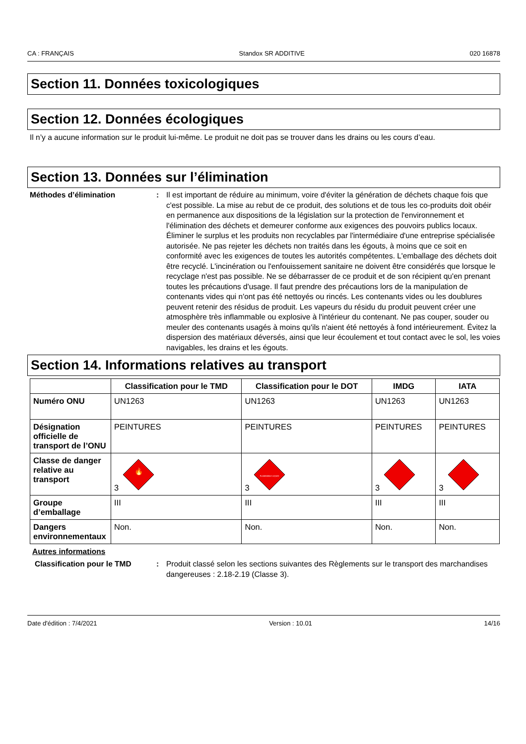CA : FRANÇAIS Standox SR ADDITIVE 020 16878
Section 11. Données toxicologiques
Section 12. Données écologiques
Il n’y a aucune information sur le produit lui-même. Le produit ne doit pas se trouver dans les drains ou les cours d’eau.
Section 13. Données sur l’élimination
Méthodes d’élimination : Il est important de réduire au minimum, voire d'éviter la génération de déchets chaque fois que c'est possible. La mise au rebut de ce produit, des solutions et de tous les co-produits doit obéir en permanence aux dispositions de la législation sur la protection de l'environnement et l'élimination des déchets et demeurer conforme aux exigences des pouvoirs publics locaux. Éliminer le surplus et les produits non recyclables par l'intermédiaire d'une entreprise spécialisée autorisée. Ne pas rejeter les déchets non traités dans les égouts, à moins que ce soit en conformité avec les exigences de toutes les autorités compétentes. L'emballage des déchets doit être recyclé. L'incinération ou l'enfouissement sanitaire ne doivent être considérés que lorsque le recyclage n'est pas possible. Ne se débarrasser de ce produit et de son récipient qu'en prenant toutes les précautions d'usage. Il faut prendre des précautions lors de la manipulation de contenants vides qui n'ont pas été nettoyés ou rincés. Les contenants vides ou les doublures peuvent retenir des résidus de produit. Les vapeurs du résidu du produit peuvent créer une atmosphère très inflammable ou explosive à l'intérieur du contenant. Ne pas couper, souder ou meuler des contenants usagés à moins qu'ils n'aient été nettoyés à fond intérieurement. Évitez la dispersion des matériaux déversés, ainsi que leur écoulement et tout contact avec le sol, les voies navigables, les drains et les égouts.
Section 14. Informations relatives au transport
| | Classification pour le TMD | Classification pour le DOT | IMDG | IATA |
| --- | --- | --- | --- | --- |
| Numéro ONU | UN1263 | UN1263 | UN1263 | UN1263 |
| Désignation officielle de transport de l’ONU | PEINTURES | PEINTURES | PEINTURES | PEINTURES |
| Classe de danger relative au transport | 3 🔥 | 3 FLAMMABLE LIQUID | 3 | 3 |
| Groupe d’emballage | III | III | III | III |
| Dangers environnementaux | Non. | Non. | Non. | Non. |
Autres informations
Classification pour le TMD : Produit classé selon les sections suivantes des Règlements sur le transport des marchandises dangereuses : 2.18-2.19 (Classe 3).
Date d'édition : 7/4/2021 Version : 10.01 14/16